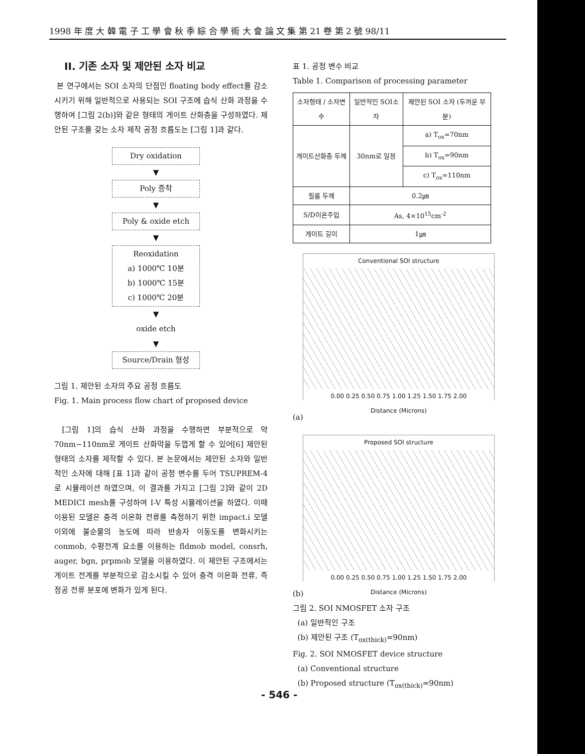1998 年 度 大 韓 電 子 工 學 會 秋 季 綜 合 學 術 大 會 論 文 集 第 21 卷 第 2 號 98/11
II. 기존 소자 및 제안된 소자 비교
본 연구에서는 SOI 소자의 단점인 floating body effect를 감소시키기 위해 일반적으로 사용되는 SOI 구조에 습식 산화 과정을 수행하여 [그림 2(b)]와 같은 형태의 게이트 산화층을 구성하였다. 제안된 구조를 갖는 소자 제작 공정 흐름도는 [그림 1]과 같다.
Dry oxidation
▼
Poly 증착
▼
Poly & oxide etch
▼
Reoxidation
a) 1000℃ 10분
b) 1000℃ 15분
c) 1000℃ 20분
▼
oxide etch
▼
Source/Drain 형성
그림 1. 제안된 소자의 주요 공정 흐름도
Fig. 1. Main process flow chart of proposed device
[그림 1]의 습식 산화 과정을 수행하면 부분적으로 약 70nm~110nm로 게이트 산화막을 두껍게 할 수 있어[6] 제안된 형태의 소자를 제작할 수 있다. 본 논문에서는 제안된 소자와 일반적인 소자에 대해 [표 1]과 같이 공정 변수를 두어 TSUPREM-4로 시뮬레이션 하였으며, 이 결과를 가지고 [그림 2]와 같이 2D MEDICI mesh를 구성하여 I-V 특성 시뮬레이션을 하였다. 이때 이용된 모델은 충격 이온화 전류를 측정하기 위한 impact.i 모델 이외에 불순물의 농도에 따라 반송자 이동도를 변화시키는 conmob, 수평전계 요소를 이용하는 fldmob model, consrh, auger, bgn, prpmob 모델을 이용하였다. 이 제안된 구조에서는 게이트 전계를 부분적으로 감소시킬 수 있어 충격 이온화 전류, 즉 정공 전류 분포에 변화가 있게 된다.
표 1. 공정 변수 비교
Table 1. Comparison of processing parameter
| 소자형태 / 소자변수 | 일반적인 SOI소자 | 제안된 SOI 소자 (두꺼운 부분) |
| --- | --- | --- |
| 게이트산화층 두께 | 30nm로 일정 | a) T<sub>ox</sub>=70nm |
| | | b) T<sub>ox</sub>=90nm |
| | | c) T<sub>ox</sub>=110nm |
| 필름 두께 | 0.2㎛ | |
| S/D이온주입 | As, 4×10<sup>15</sup>cm<sup>-2</sup> | |
| 게이트 길이 | 1㎛ | |
Conventional SOI structure
0.00 0.25 0.50 0.75 1.00 1.25 1.50 1.75 2.00
Distance (Microns)
(a)
Proposed SOI structure
0.00 0.25 0.50 0.75 1.00 1.25 1.50 1.75 2.00
Distance (Microns)
(b)
그림 2. SOI NMOSFET 소자 구조
(a) 일반적인 구조
(b) 제안된 구조 (T<sub>ox(thick)</sub>=90nm)
Fig. 2. SOI NMOSFET device structure
(a) Conventional structure
(b) Proposed structure (T<sub>ox(thick)</sub>=90nm)
- 546 -